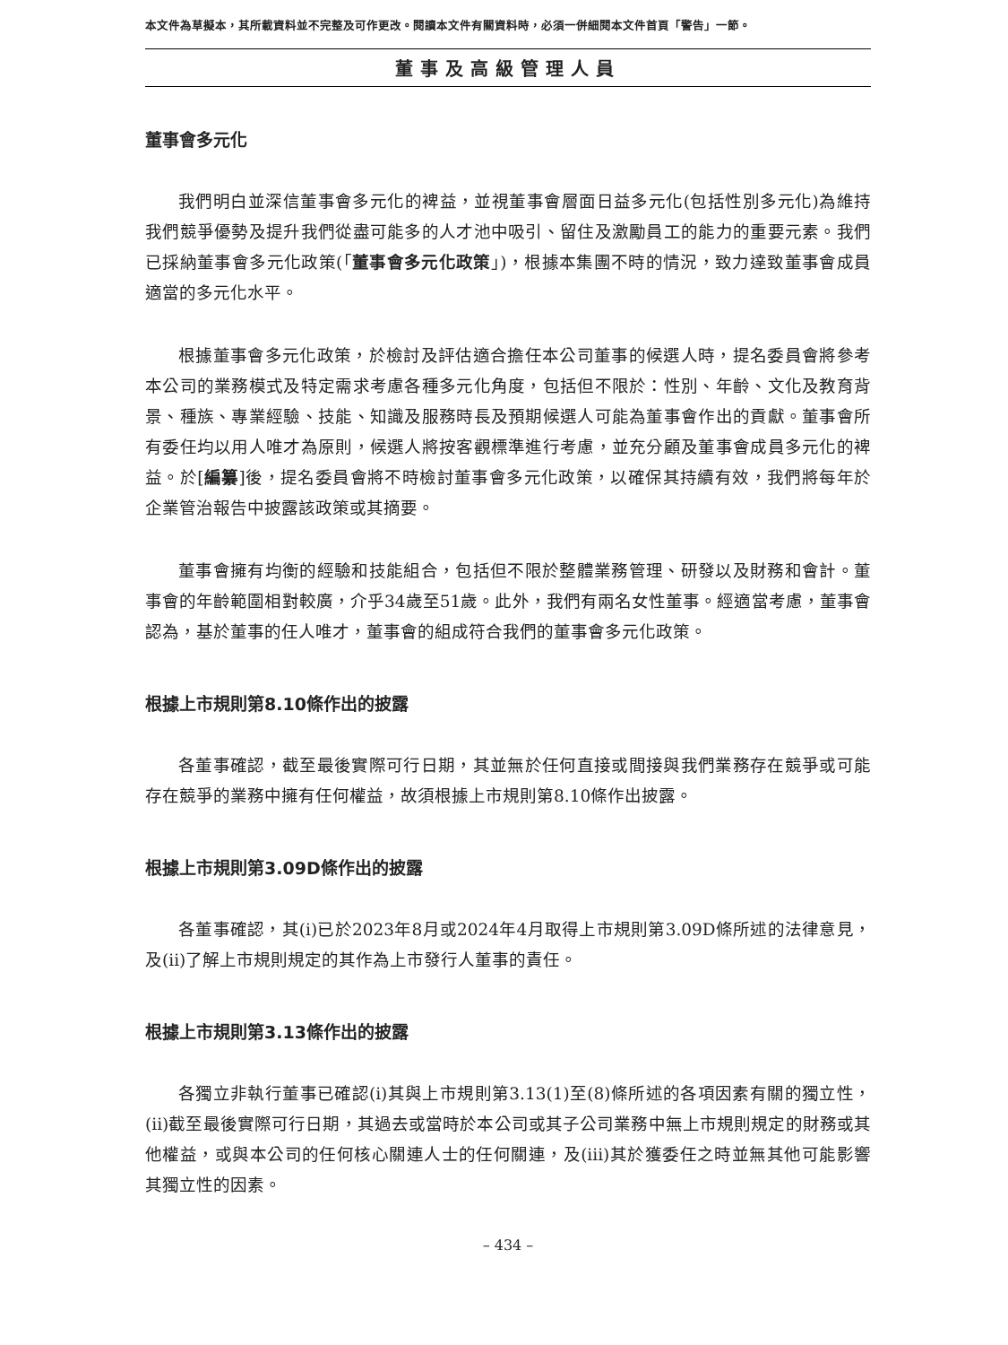本文件為草擬本，其所載資料並不完整及可作更改。閱讀本文件有關資料時，必須一併細閱本文件首頁「警告」一節。
董事及高級管理人員
董事會多元化
我們明白並深信董事會多元化的裨益，並視董事會層面日益多元化(包括性別多元化)為維持我們競爭優勢及提升我們從盡可能多的人才池中吸引、留住及激勵員工的能力的重要元素。我們已採納董事會多元化政策(「董事會多元化政策」)，根據本集團不時的情況，致力達致董事會成員適當的多元化水平。
根據董事會多元化政策，於檢討及評估適合擔任本公司董事的候選人時，提名委員會將參考本公司的業務模式及特定需求考慮各種多元化角度，包括但不限於：性別、年齡、文化及教育背景、種族、專業經驗、技能、知識及服務時長及預期候選人可能為董事會作出的貢獻。董事會所有委任均以用人唯才為原則，候選人將按客觀標準進行考慮，並充分顧及董事會成員多元化的裨益。於[編纂]後，提名委員會將不時檢討董事會多元化政策，以確保其持續有效，我們將每年於企業管治報告中披露該政策或其摘要。
董事會擁有均衡的經驗和技能組合，包括但不限於整體業務管理、研發以及財務和會計。董事會的年齡範圍相對較廣，介乎34歲至51歲。此外，我們有兩名女性董事。經適當考慮，董事會認為，基於董事的任人唯才，董事會的組成符合我們的董事會多元化政策。
根據上市規則第8.10條作出的披露
各董事確認，截至最後實際可行日期，其並無於任何直接或間接與我們業務存在競爭或可能存在競爭的業務中擁有任何權益，故須根據上市規則第8.10條作出披露。
根據上市規則第3.09D條作出的披露
各董事確認，其(i)已於2023年8月或2024年4月取得上市規則第3.09D條所述的法律意見，及(ii)了解上市規則規定的其作為上市發行人董事的責任。
根據上市規則第3.13條作出的披露
各獨立非執行董事已確認(i)其與上市規則第3.13(1)至(8)條所述的各項因素有關的獨立性，(ii)截至最後實際可行日期，其過去或當時於本公司或其子公司業務中無上市規則規定的財務或其他權益，或與本公司的任何核心關連人士的任何關連，及(iii)其於獲委任之時並無其他可能影響其獨立性的因素。
– 434 –